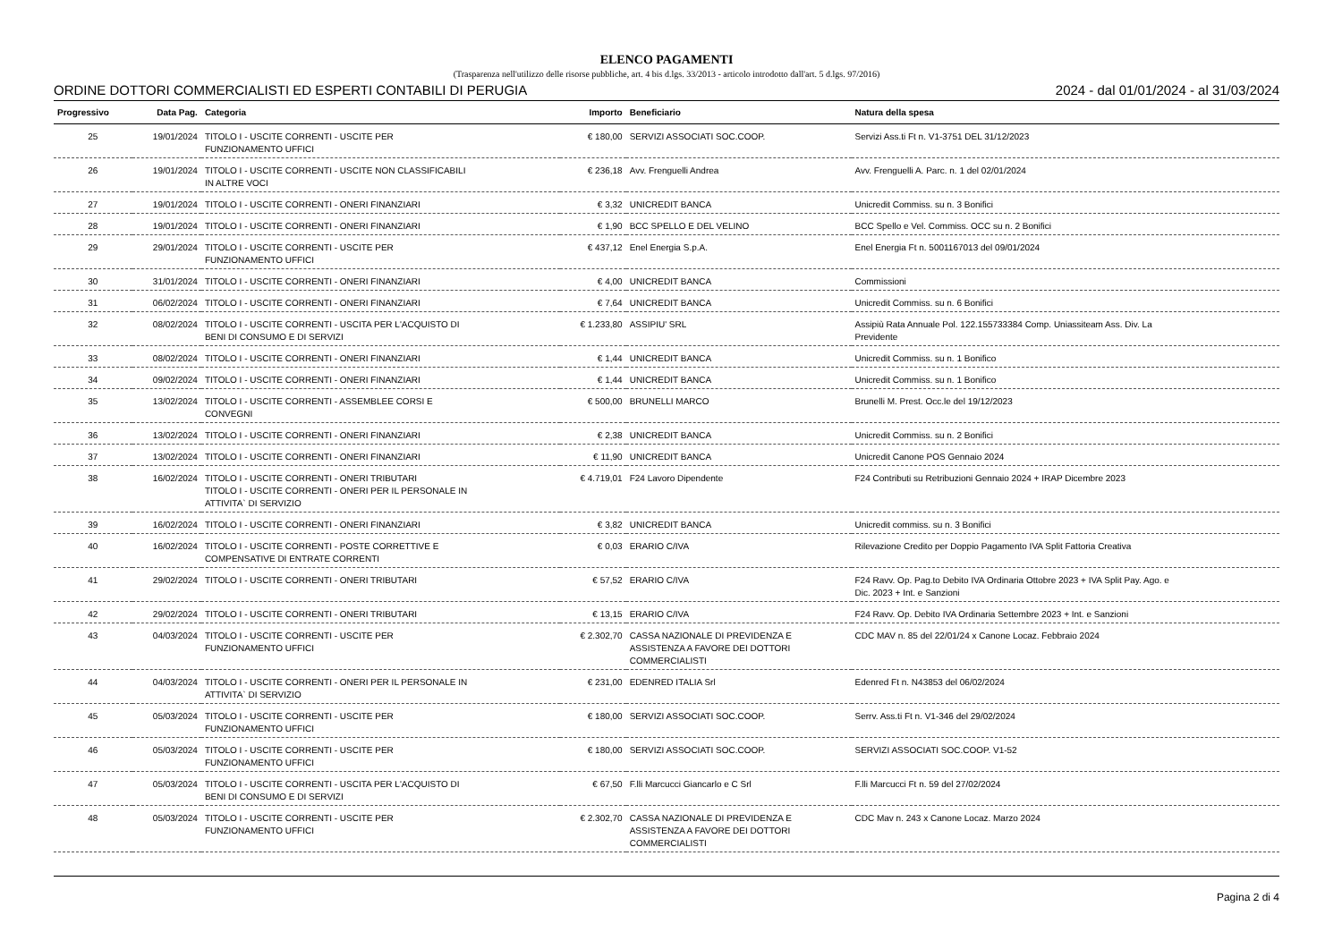ELENCO PAGAMENTI
(Trasparenza nell'utilizzo delle risorse pubbliche, art. 4 bis d.lgs. 33/2013 - articolo introdotto dall'art. 5 d.lgs. 97/2016)
ORDINE DOTTORI COMMERCIALISTI ED ESPERTI CONTABILI DI PERUGIA 2024 - dal 01/01/2024 - al 31/03/2024
| Progressivo | Data Pag. | Categoria | Importo | Beneficiario | Natura della spesa |
| --- | --- | --- | --- | --- | --- |
| 25 | 19/01/2024 | TITOLO I - USCITE CORRENTI - USCITE PER FUNZIONAMENTO UFFICI | € 180,00 | SERVIZI ASSOCIATI SOC.COOP. | Servizi Ass.ti Ft n. V1-3751 DEL 31/12/2023 |
| 26 | 19/01/2024 | TITOLO I - USCITE CORRENTI - USCITE NON CLASSIFICABILI IN ALTRE VOCI | € 236,18 | Avv. Frenguelli Andrea | Avv. Frenguelli A. Parc. n. 1 del 02/01/2024 |
| 27 | 19/01/2024 | TITOLO I - USCITE CORRENTI - ONERI FINANZIARI | € 3,32 | UNICREDIT BANCA | Unicredit Commiss. su n. 3 Bonifici |
| 28 | 19/01/2024 | TITOLO I - USCITE CORRENTI - ONERI FINANZIARI | € 1,90 | BCC SPELLO E DEL VELINO | BCC Spello e Vel. Commiss. OCC su n. 2 Bonifici |
| 29 | 29/01/2024 | TITOLO I - USCITE CORRENTI - USCITE PER FUNZIONAMENTO UFFICI | € 437,12 | Enel Energia S.p.A. | Enel Energia Ft n. 5001167013 del 09/01/2024 |
| 30 | 31/01/2024 | TITOLO I - USCITE CORRENTI - ONERI FINANZIARI | € 4,00 | UNICREDIT BANCA | Commissioni |
| 31 | 06/02/2024 | TITOLO I - USCITE CORRENTI - ONERI FINANZIARI | € 7,64 | UNICREDIT BANCA | Unicredit Commiss. su n. 6 Bonifici |
| 32 | 08/02/2024 | TITOLO I - USCITE CORRENTI - USCITA PER L'ACQUISTO DI BENI DI CONSUMO E DI SERVIZI | € 1.233,80 | ASSIPIU' SRL | Assipiù Rata Annuale Pol. 122.155733384 Comp. Uniassiteam Ass. Div. La Previdente |
| 33 | 08/02/2024 | TITOLO I - USCITE CORRENTI - ONERI FINANZIARI | € 1,44 | UNICREDIT BANCA | Unicredit Commiss. su n. 1 Bonifico |
| 34 | 09/02/2024 | TITOLO I - USCITE CORRENTI - ONERI FINANZIARI | € 1,44 | UNICREDIT BANCA | Unicredit Commiss. su n. 1 Bonifico |
| 35 | 13/02/2024 | TITOLO I - USCITE CORRENTI - ASSEMBLEE CORSI E CONVEGNI | € 500,00 | BRUNELLI MARCO | Brunelli M. Prest. Occ.le del 19/12/2023 |
| 36 | 13/02/2024 | TITOLO I - USCITE CORRENTI - ONERI FINANZIARI | € 2,38 | UNICREDIT BANCA | Unicredit Commiss. su n. 2 Bonifici |
| 37 | 13/02/2024 | TITOLO I - USCITE CORRENTI - ONERI FINANZIARI | € 11,90 | UNICREDIT BANCA | Unicredit Canone POS Gennaio 2024 |
| 38 | 16/02/2024 | TITOLO I - USCITE CORRENTI - ONERI TRIBUTARI TITOLO I - USCITE CORRENTI - ONERI PER IL PERSONALE IN ATTIVITA` DI SERVIZIO | € 4.719,01 | F24 Lavoro Dipendente | F24 Contributi su Retribuzioni Gennaio 2024 + IRAP Dicembre 2023 |
| 39 | 16/02/2024 | TITOLO I - USCITE CORRENTI - ONERI FINANZIARI | € 3,82 | UNICREDIT BANCA | Unicredit commiss. su n. 3 Bonifici |
| 40 | 16/02/2024 | TITOLO I - USCITE CORRENTI - POSTE CORRETTIVE E COMPENSATIVE DI ENTRATE CORRENTI | € 0,03 | ERARIO C/IVA | Rilevazione Credito per Doppio Pagamento IVA Split Fattoria Creativa |
| 41 | 29/02/2024 | TITOLO I - USCITE CORRENTI - ONERI TRIBUTARI | € 57,52 | ERARIO C/IVA | F24 Ravv. Op. Pag.to Debito IVA Ordinaria Ottobre 2023 + IVA Split Pay. Ago. e Dic. 2023 + Int. e Sanzioni |
| 42 | 29/02/2024 | TITOLO I - USCITE CORRENTI - ONERI TRIBUTARI | € 13,15 | ERARIO C/IVA | F24 Ravv. Op. Debito IVA Ordinaria Settembre 2023 + Int. e Sanzioni |
| 43 | 04/03/2024 | TITOLO I - USCITE CORRENTI - USCITE PER FUNZIONAMENTO UFFICI | € 2.302,70 | CASSA NAZIONALE DI PREVIDENZA E ASSISTENZA A FAVORE DEI DOTTORI COMMERCIALISTI | CDC MAV n. 85 del 22/01/24 x Canone Locaz. Febbraio 2024 |
| 44 | 04/03/2024 | TITOLO I - USCITE CORRENTI - ONERI PER IL PERSONALE IN ATTIVITA` DI SERVIZIO | € 231,00 | EDENRED ITALIA Srl | Edenred Ft n. N43853 del 06/02/2024 |
| 45 | 05/03/2024 | TITOLO I - USCITE CORRENTI - USCITE PER FUNZIONAMENTO UFFICI | € 180,00 | SERVIZI ASSOCIATI SOC.COOP. | Serrv. Ass.ti Ft n. V1-346 del 29/02/2024 |
| 46 | 05/03/2024 | TITOLO I - USCITE CORRENTI - USCITE PER FUNZIONAMENTO UFFICI | € 180,00 | SERVIZI ASSOCIATI SOC.COOP. | SERVIZI ASSOCIATI SOC.COOP. V1-52 |
| 47 | 05/03/2024 | TITOLO I - USCITE CORRENTI - USCITA PER L'ACQUISTO DI BENI DI CONSUMO E DI SERVIZI | € 67,50 | F.lli Marcucci Giancarlo e C Srl | F.lli Marcucci Ft n. 59 del 27/02/2024 |
| 48 | 05/03/2024 | TITOLO I - USCITE CORRENTI - USCITE PER FUNZIONAMENTO UFFICI | € 2.302,70 | CASSA NAZIONALE DI PREVIDENZA E ASSISTENZA A FAVORE DEI DOTTORI COMMERCIALISTI | CDC Mav n. 243 x Canone Locaz. Marzo 2024 |
Pagina 2 di 4